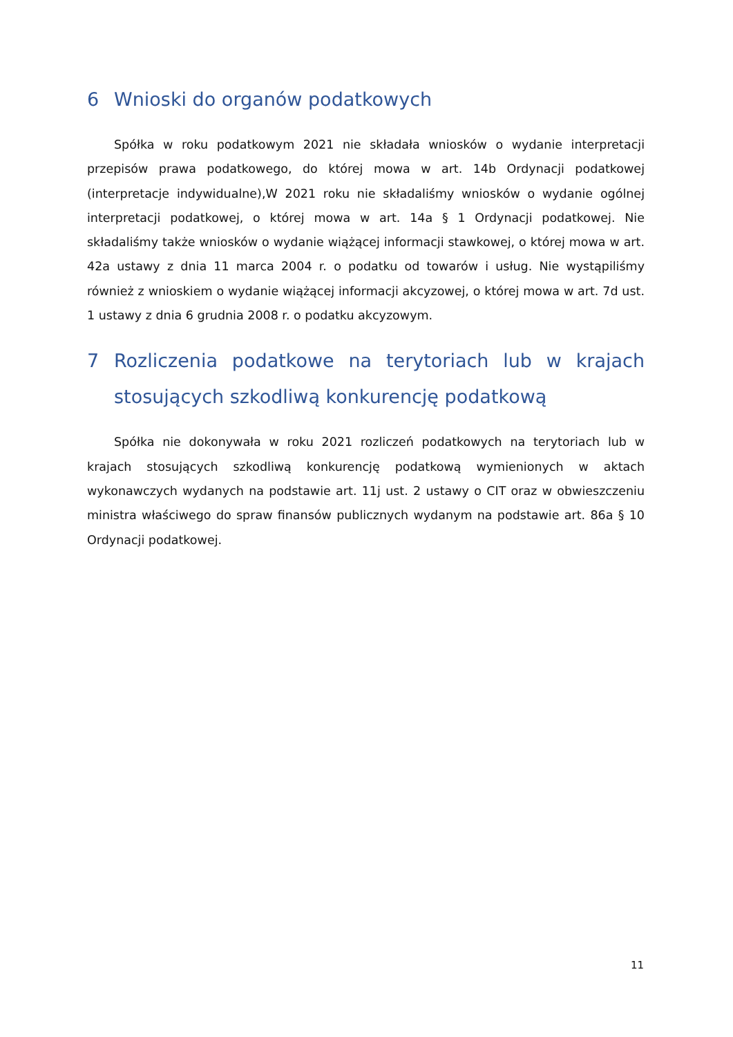6 Wnioski do organów podatkowych
Spółka w roku podatkowym 2021 nie składała wniosków o wydanie interpretacji przepisów prawa podatkowego, do której mowa w art. 14b Ordynacji podatkowej (interpretacje indywidualne),W 2021 roku nie składaliśmy wniosków o wydanie ogólnej interpretacji podatkowej, o której mowa w art. 14a § 1 Ordynacji podatkowej. Nie składaliśmy także wniosków o wydanie wiążącej informacji stawkowej, o której mowa w art. 42a ustawy z dnia 11 marca 2004 r. o podatku od towarów i usług. Nie wystąpiliśmy również z wnioskiem o wydanie wiążącej informacji akcyzowej, o której mowa w art. 7d ust. 1 ustawy z dnia 6 grudnia 2008 r. o podatku akcyzowym.
7 Rozliczenia podatkowe na terytoriach lub w krajach stosujących szkodliwą konkurencję podatkową
Spółka nie dokonywała w roku 2021 rozliczeń podatkowych na terytoriach lub w krajach stosujących szkodliwą konkurencję podatkową wymienionych w aktach wykonawczych wydanych na podstawie art. 11j ust. 2 ustawy o CIT oraz w obwieszczeniu ministra właściwego do spraw finansów publicznych wydanym na podstawie art. 86a § 10 Ordynacji podatkowej.
11